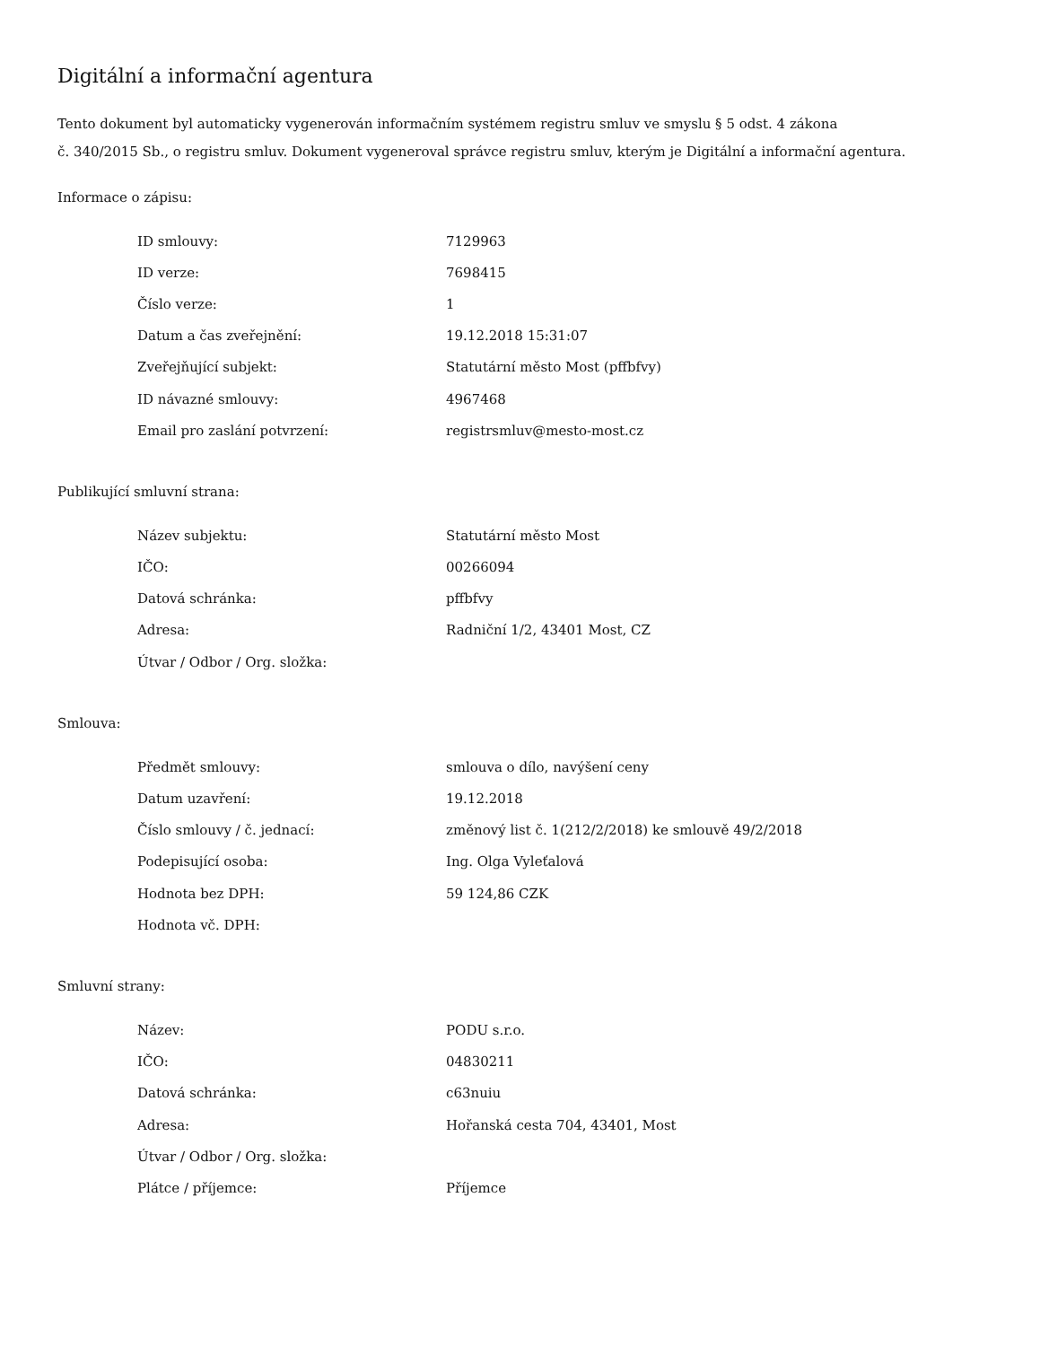Digitální a informační agentura
Tento dokument byl automaticky vygenerován informačním systémem registru smluv ve smyslu § 5 odst. 4 zákona
č. 340/2015 Sb., o registru smluv. Dokument vygeneroval správce registru smluv, kterým je Digitální a informační agentura.
Informace o zápisu:
| ID smlouvy: | 7129963 |
| ID verze: | 7698415 |
| Číslo verze: | 1 |
| Datum a čas zveřejnění: | 19.12.2018 15:31:07 |
| Zveřejňující subjekt: | Statutární město Most (pffbfvy) |
| ID návazné smlouvy: | 4967468 |
| Email pro zaslání potvrzení: | registrsmluv@mesto-most.cz |
Publikující smluvní strana:
| Název subjektu: | Statutární město Most |
| IČO: | 00266094 |
| Datová schránka: | pffbfvy |
| Adresa: | Radniční 1/2, 43401 Most, CZ |
| Útvar / Odbor / Org. složka: | |
Smlouva:
| Předmět smlouvy: | smlouva o dílo, navýšení ceny |
| Datum uzavření: | 19.12.2018 |
| Číslo smlouvy / č. jednací: | změnový list č. 1(212/2/2018) ke smlouvě 49/2/2018 |
| Podepisující osoba: | Ing. Olga Vyleťalová |
| Hodnota bez DPH: | 59 124,86 CZK |
| Hodnota vč. DPH: | |
Smluvní strany:
| Název: | PODU s.r.o. |
| IČO: | 04830211 |
| Datová schránka: | c63nuiu |
| Adresa: | Hořanská cesta 704, 43401, Most |
| Útvar / Odbor / Org. složka: | |
| Plátce / příjemce: | Příjemce |